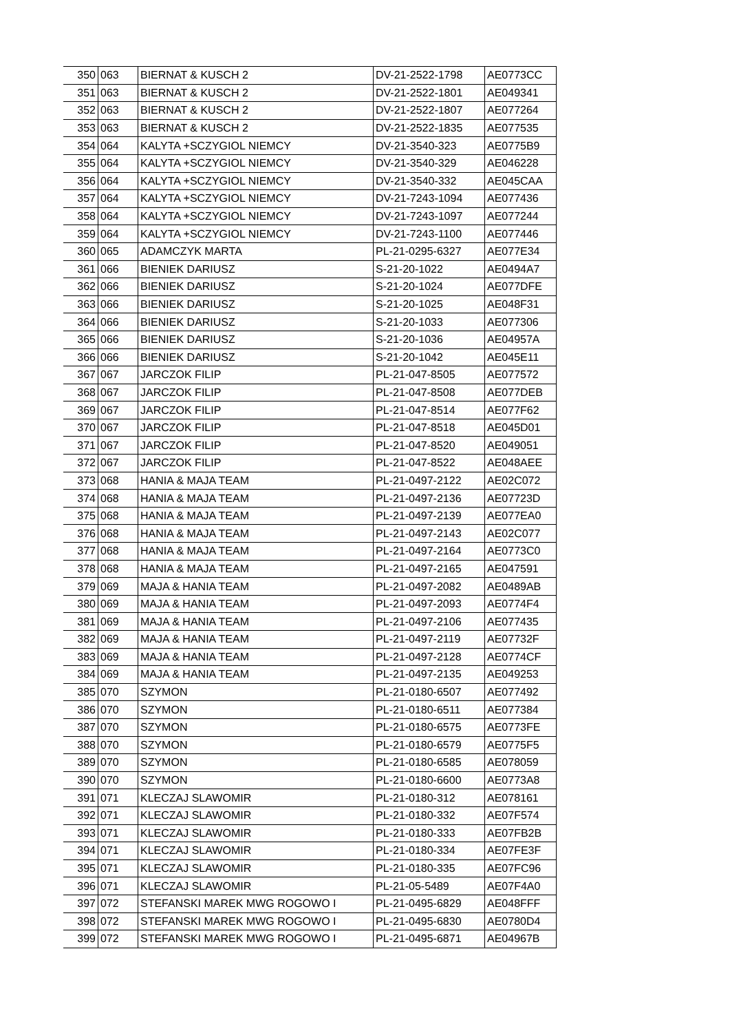| 350 | 063 | BIERNAT & KUSCH 2 | DV-21-2522-1798 | AE0773CC |
| 351 | 063 | BIERNAT & KUSCH 2 | DV-21-2522-1801 | AE049341 |
| 352 | 063 | BIERNAT & KUSCH 2 | DV-21-2522-1807 | AE077264 |
| 353 | 063 | BIERNAT & KUSCH 2 | DV-21-2522-1835 | AE077535 |
| 354 | 064 | KALYTA +SCZYGIOL NIEMCY | DV-21-3540-323 | AE0775B9 |
| 355 | 064 | KALYTA +SCZYGIOL NIEMCY | DV-21-3540-329 | AE046228 |
| 356 | 064 | KALYTA +SCZYGIOL NIEMCY | DV-21-3540-332 | AE045CAA |
| 357 | 064 | KALYTA +SCZYGIOL NIEMCY | DV-21-7243-1094 | AE077436 |
| 358 | 064 | KALYTA +SCZYGIOL NIEMCY | DV-21-7243-1097 | AE077244 |
| 359 | 064 | KALYTA +SCZYGIOL NIEMCY | DV-21-7243-1100 | AE077446 |
| 360 | 065 | ADAMCZYK MARTA | PL-21-0295-6327 | AE077E34 |
| 361 | 066 | BIENIEK DARIUSZ | S-21-20-1022 | AE0494A7 |
| 362 | 066 | BIENIEK DARIUSZ | S-21-20-1024 | AE077DFE |
| 363 | 066 | BIENIEK DARIUSZ | S-21-20-1025 | AE048F31 |
| 364 | 066 | BIENIEK DARIUSZ | S-21-20-1033 | AE077306 |
| 365 | 066 | BIENIEK DARIUSZ | S-21-20-1036 | AE04957A |
| 366 | 066 | BIENIEK DARIUSZ | S-21-20-1042 | AE045E11 |
| 367 | 067 | JARCZOK FILIP | PL-21-047-8505 | AE077572 |
| 368 | 067 | JARCZOK FILIP | PL-21-047-8508 | AE077DEB |
| 369 | 067 | JARCZOK FILIP | PL-21-047-8514 | AE077F62 |
| 370 | 067 | JARCZOK FILIP | PL-21-047-8518 | AE045D01 |
| 371 | 067 | JARCZOK FILIP | PL-21-047-8520 | AE049051 |
| 372 | 067 | JARCZOK FILIP | PL-21-047-8522 | AE048AEE |
| 373 | 068 | HANIA & MAJA TEAM | PL-21-0497-2122 | AE02C072 |
| 374 | 068 | HANIA & MAJA TEAM | PL-21-0497-2136 | AE07723D |
| 375 | 068 | HANIA & MAJA TEAM | PL-21-0497-2139 | AE077EA0 |
| 376 | 068 | HANIA & MAJA TEAM | PL-21-0497-2143 | AE02C077 |
| 377 | 068 | HANIA & MAJA TEAM | PL-21-0497-2164 | AE0773C0 |
| 378 | 068 | HANIA & MAJA TEAM | PL-21-0497-2165 | AE047591 |
| 379 | 069 | MAJA & HANIA TEAM | PL-21-0497-2082 | AE0489AB |
| 380 | 069 | MAJA & HANIA TEAM | PL-21-0497-2093 | AE0774F4 |
| 381 | 069 | MAJA & HANIA TEAM | PL-21-0497-2106 | AE077435 |
| 382 | 069 | MAJA & HANIA TEAM | PL-21-0497-2119 | AE07732F |
| 383 | 069 | MAJA & HANIA TEAM | PL-21-0497-2128 | AE0774CF |
| 384 | 069 | MAJA & HANIA TEAM | PL-21-0497-2135 | AE049253 |
| 385 | 070 | SZYMON | PL-21-0180-6507 | AE077492 |
| 386 | 070 | SZYMON | PL-21-0180-6511 | AE077384 |
| 387 | 070 | SZYMON | PL-21-0180-6575 | AE0773FE |
| 388 | 070 | SZYMON | PL-21-0180-6579 | AE0775F5 |
| 389 | 070 | SZYMON | PL-21-0180-6585 | AE078059 |
| 390 | 070 | SZYMON | PL-21-0180-6600 | AE0773A8 |
| 391 | 071 | KLECZAJ SLAWOMIR | PL-21-0180-312 | AE078161 |
| 392 | 071 | KLECZAJ SLAWOMIR | PL-21-0180-332 | AE07F574 |
| 393 | 071 | KLECZAJ SLAWOMIR | PL-21-0180-333 | AE07FB2B |
| 394 | 071 | KLECZAJ SLAWOMIR | PL-21-0180-334 | AE07FE3F |
| 395 | 071 | KLECZAJ SLAWOMIR | PL-21-0180-335 | AE07FC96 |
| 396 | 071 | KLECZAJ SLAWOMIR | PL-21-05-5489 | AE07F4A0 |
| 397 | 072 | STEFANSKI MAREK MWG ROGOWO I | PL-21-0495-6829 | AE048FFF |
| 398 | 072 | STEFANSKI MAREK MWG ROGOWO I | PL-21-0495-6830 | AE0780D4 |
| 399 | 072 | STEFANSKI MAREK MWG ROGOWO I | PL-21-0495-6871 | AE04967B |